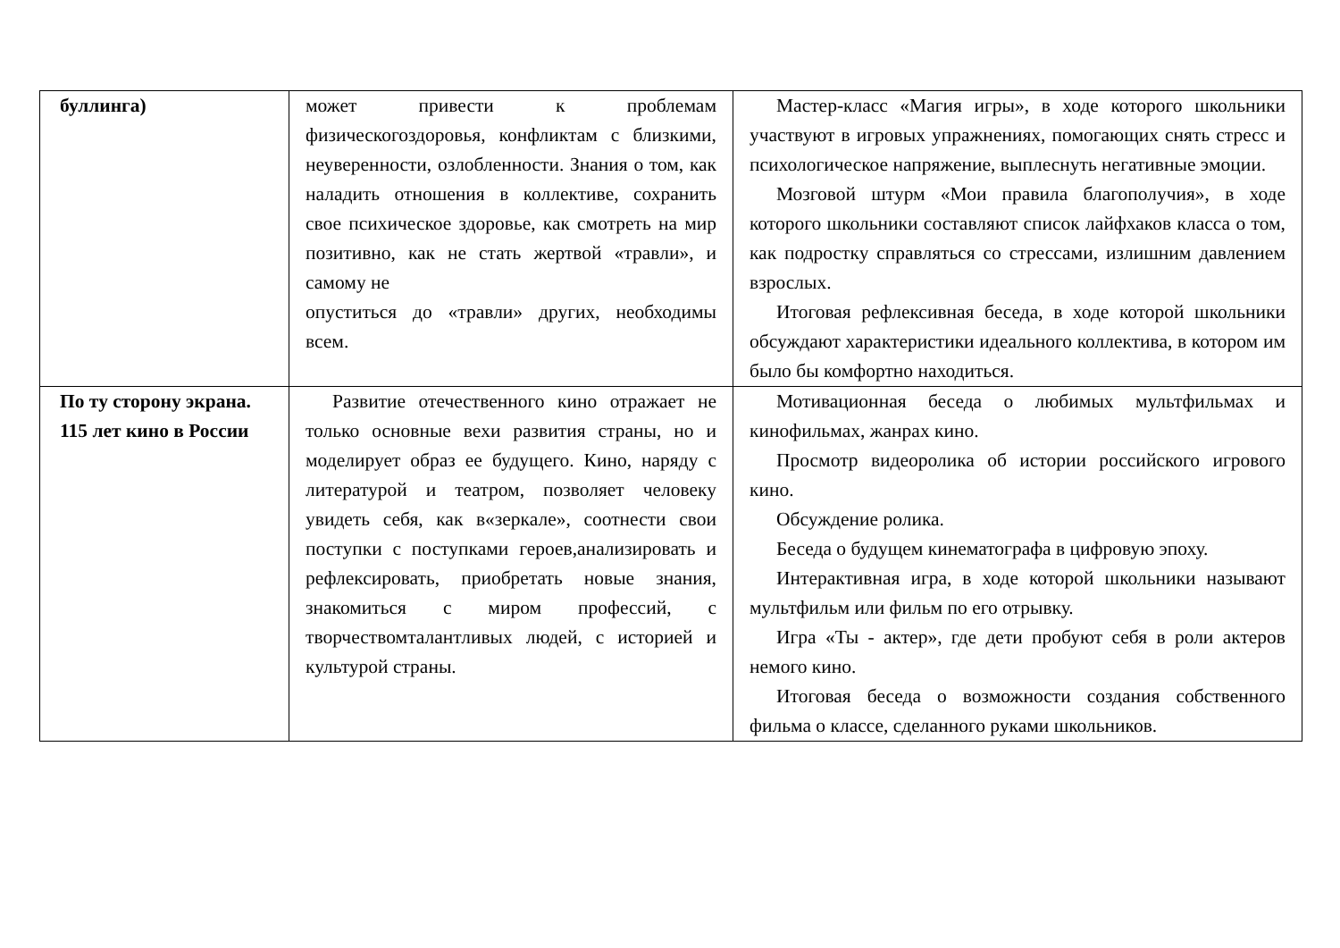| буллинга) | может привести к проблемам физическогоздоровья, конфликтам с близкими, неуверенности, озлобленности. Знания о том, как наладить отношения в коллективе, сохранить свое психическое здоровье, как смотреть на мир позитивно, как не стать жертвой «травли», и самому не опуститься до «травли» других, необходимы всем. | Мастер-класс «Магия игры», в ходе которого школьники участвуют в игровых упражнениях, помогающих снять стресс и психологическое напряжение, выплеснуть негативные эмоции. Мозговой штурм «Мои правила благополучия», в ходе которого школьники составляют список лайфхаков класса о том, как подростку справляться со стрессами, излишним давлением взрослых. Итоговая рефлексивная беседа, в ходе которой школьники обсуждают характеристики идеального коллектива, в котором им было бы комфортно находиться. |
| По ту сторону экрана. 115 лет кино в России | Развитие отечественного кино отражает не только основные вехи развития страны, но и моделирует образ ее будущего. Кино, наряду с литературой и театром, позволяет человеку увидеть себя, как в«зеркале», соотнести свои поступки с поступками героев,анализировать и рефлексировать, приобретать новые знания, знакомиться с миром профессий, с творчествомталантливых людей, с историей и культурой страны. | Мотивационная беседа о любимых мультфильмах и кинофильмах, жанрах кино. Просмотр видеоролика об истории российского игрового кино. Обсуждение ролика. Беседа о будущем кинематографа в цифровую эпоху. Интерактивная игра, в ходе которой школьники называют мультфильм или фильм по его отрывку. Игра «Ты - актер», где дети пробуют себя в роли актеров немого кино. Итоговая беседа о возможности создания собственного фильма о классе, сделанного руками школьников. |